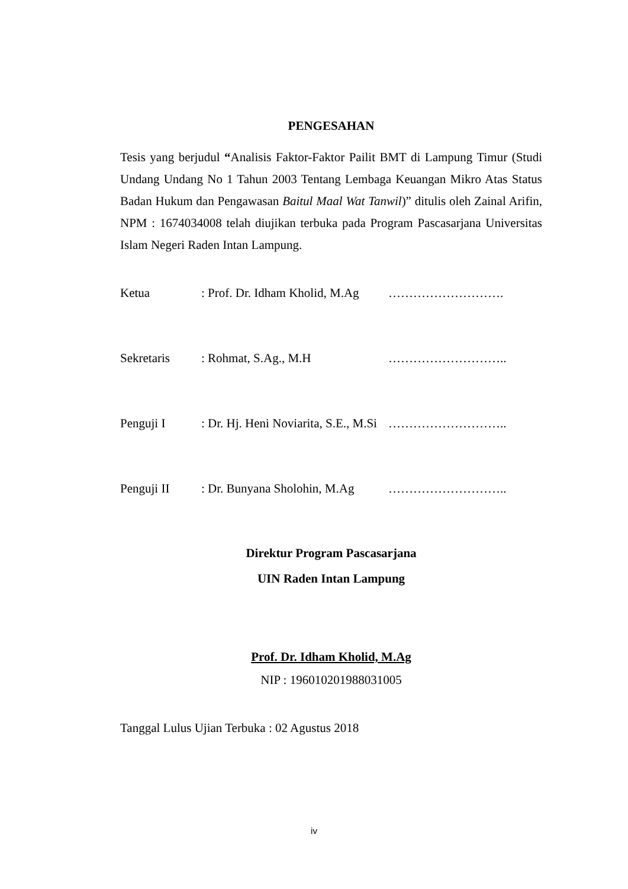PENGESAHAN
Tesis yang berjudul “Analisis Faktor-Faktor Pailit BMT di Lampung Timur (Studi Undang Undang No 1 Tahun 2003 Tentang Lembaga Keuangan Mikro Atas Status Badan Hukum dan Pengawasan Baitul Maal Wat Tanwil)” ditulis oleh Zainal Arifin, NPM : 1674034008 telah diujikan terbuka pada Program Pascasarjana Universitas Islam Negeri Raden Intan Lampung.
Ketua: Prof. Dr. Idham Kholid, M.Ag ……………………….
Sekretaris: Rohmat, S.Ag., M.H ………………………..
Penguji I: Dr. Hj. Heni Noviarita, S.E., M.Si ………………………..
Penguji II: Dr. Bunyana Sholohin, M.Ag ………………………..
Direktur Program Pascasarjana
UIN Raden Intan Lampung
Prof. Dr. Idham Kholid, M.Ag
NIP : 196010201988031005
Tanggal Lulus Ujian Terbuka : 02 Agustus 2018
iv